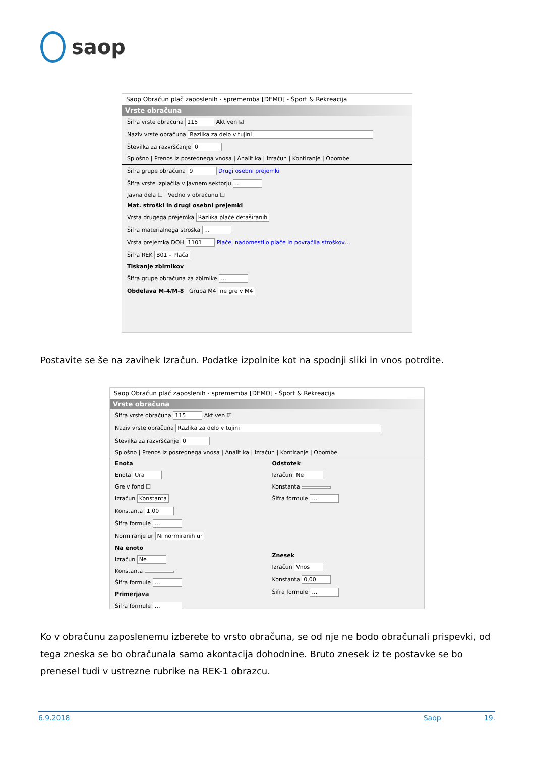saop
Saop Obračun plač zaposlenih - sprememba [DEMO] - Šport & Rekreacija
Vrste obračuna
Šifra vrste obračuna 115 Aktiven ☑
Naziv vrste obračuna Razlika za delo v tujini
Številka za razvrščanje 0
Splošno | Prenos iz posrednega vnosa | Analitika | Izračun | Kontiranje | Opombe
Šifra grupe obračuna 9 Drugi osebni prejemki
Šifra vrste izplačila v javnem sektorju …
Javna dela ☐ Vedno v obračunu ☐
Mat. stroški in drugi osebni prejemki
Vrsta drugega prejemka Razlika plače detaširanih
Šifra materialnega stroška …
Vrsta prejemka DOH 1101 Plače, nadomestilo plače in povračila stroškov…
Šifra REK B01 – Plača
Tiskanje zbirnikov
Šifra grupe obračuna za zbirnike …
Obdelava M-4/M-8 Grupa M4 ne gre v M4
Postavite se še na zavihek Izračun. Podatke izpolnite kot na spodnji sliki in vnos potrdite.
Saop Obračun plač zaposlenih - sprememba [DEMO] - Šport & Rekreacija
Vrste obračuna
Šifra vrste obračuna 115 Aktiven ☑
Naziv vrste obračuna Razlika za delo v tujini
Številka za razvrščanje 0
Splošno | Prenos iz posrednega vnosa | Analitika | Izračun | Kontiranje | Opombe
Enota
Enota Ura
Gre v fond ☐
Izračun Konstanta
Konstanta 1,00
Šifra formule …
Normiranje ur Ni normiranih ur
Na enoto
Izračun Ne
Konstanta
Šifra formule …
Primerjava
Šifra formule …
Odstotek
Izračun Ne
Konstanta
Šifra formule …
Znesek
Izračun Vnos
Konstanta 0,00
Šifra formule …
Ko v obračunu zaposlenemu izberete to vrsto obračuna, se od nje ne bodo obračunali prispevki, od tega zneska se bo obračunala samo akontacija dohodnine. Bruto znesek iz te postavke se bo prenesel tudi v ustrezne rubrike na REK-1 obrazcu.
6.9.2018 Saop 19.